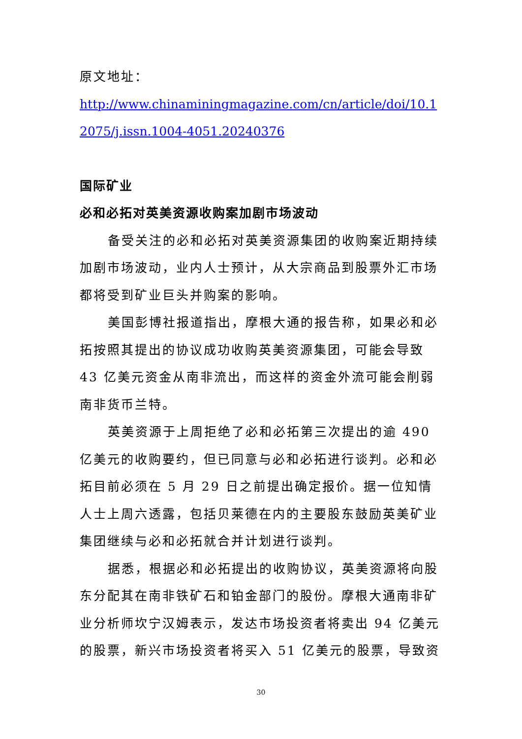原文地址：
http://www.chinaminingmagazine.com/cn/article/doi/10.12075/j.issn.1004-4051.20240376
国际矿业
必和必拓对英美资源收购案加剧市场波动
备受关注的必和必拓对英美资源集团的收购案近期持续加剧市场波动，业内人士预计，从大宗商品到股票外汇市场都将受到矿业巨头并购案的影响。
美国彭博社报道指出，摩根大通的报告称，如果必和必拓按照其提出的协议成功收购英美资源集团，可能会导致 43 亿美元资金从南非流出，而这样的资金外流可能会削弱南非货币兰特。
英美资源于上周拒绝了必和必拓第三次提出的逾 490 亿美元的收购要约，但已同意与必和必拓进行谈判。必和必拓目前必须在 5 月 29 日之前提出确定报价。据一位知情人士上周六透露，包括贝莱德在内的主要股东鼓励英美矿业集团继续与必和必拓就合并计划进行谈判。
据悉，根据必和必拓提出的收购协议，英美资源将向股东分配其在南非铁矿石和铂金部门的股份。摩根大通南非矿业分析师坎宁汉姆表示，发达市场投资者将卖出 94 亿美元的股票，新兴市场投资者将买入 51 亿美元的股票，导致资
30